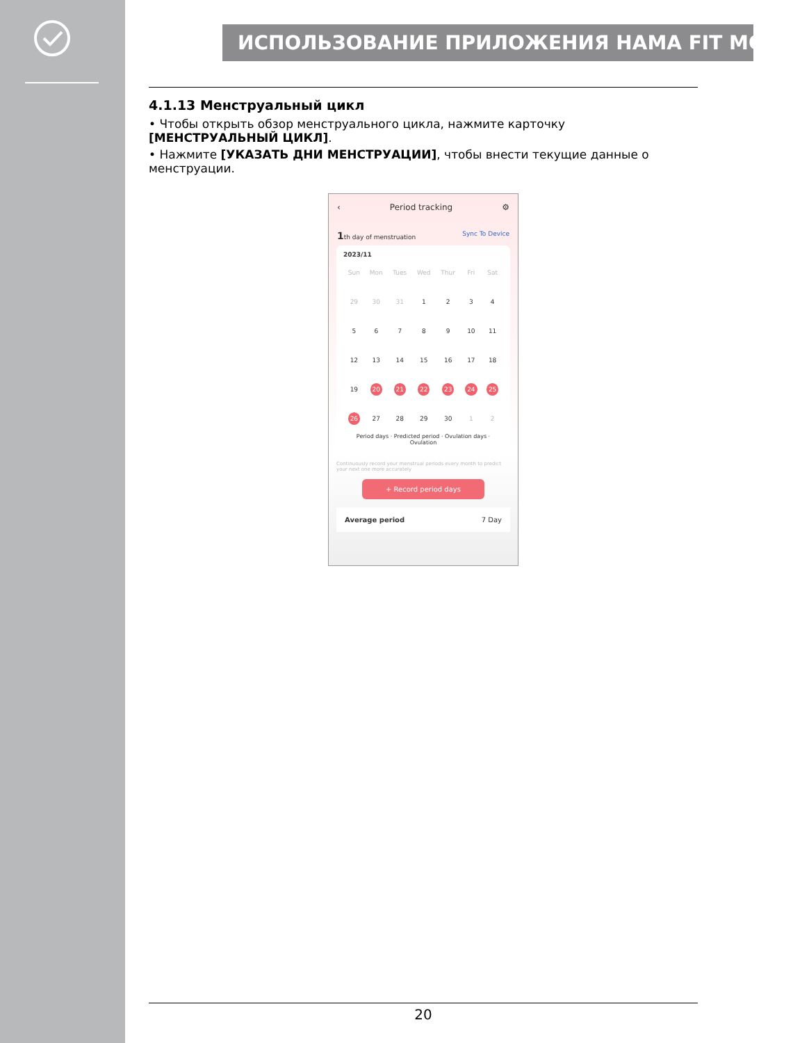ИСПОЛЬЗОВАНИЕ ПРИЛОЖЕНИЯ HAMA FIT MOVE
4.1.13 Менструальный цикл
• Чтобы открыть обзор менструального цикла, нажмите карточку [МЕНСТРУАЛЬНЫЙ ЦИКЛ].
• Нажмите [УКАЗАТЬ ДНИ МЕНСТРУАЦИИ], чтобы внести текущие данные о менструации.
‹ Period tracking ⚙
1th day of menstruation Sync To Device
2023/11
| Sun | Mon | Tues | Wed | Thur | Fri | Sat |
| 29 | 30 | 31 | 1 | 2 | 3 | 4 |
| 5 | 6 | 7 | 8 | 9 | 10 | 11 |
| 12 | 13 | 14 | 15 | 16 | 17 | 18 |
| 19 | 20 | 21 | 22 | 23 | 24 | 25 |
| 26 | 27 | 28 | 29 | 30 | 1 | 2 |
Period days · Predicted period · Ovulation days · Ovulation
Continuously record your menstrual periods every month to predict your next one more accurately
+ Record period days
Average period 7 Day
20